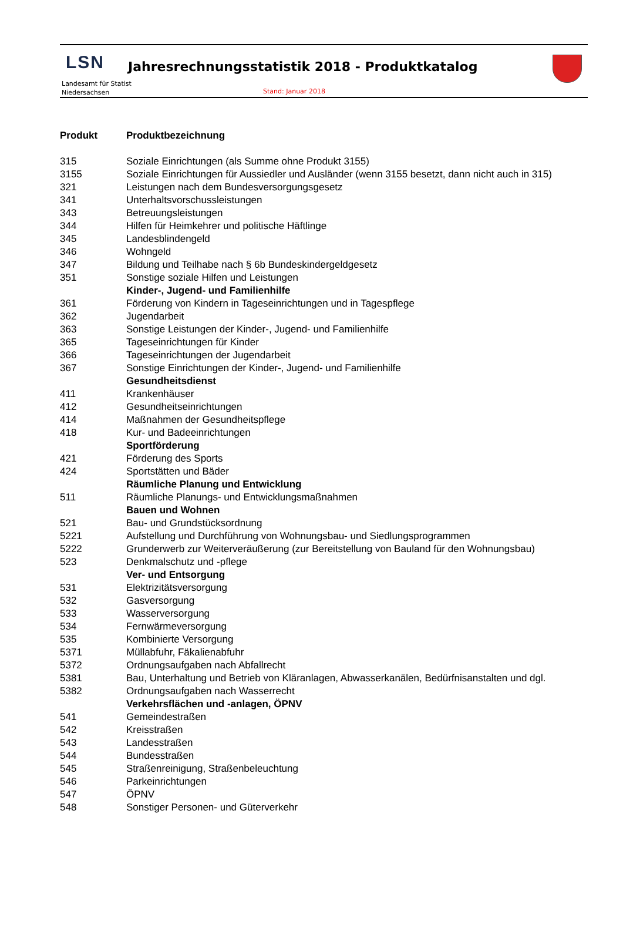LSN
Landesamt für Statist
Niedersachsen
Jahresrechnungsstatistik 2018 - Produktkatalog
Stand: Januar 2018
| Produkt | Produktbezeichnung |
| --- | --- |
| 315 | Soziale Einrichtungen (als Summe ohne Produkt 3155) |
| 3155 | Soziale Einrichtungen für Aussiedler und Ausländer (wenn 3155 besetzt, dann nicht auch in 315) |
| 321 | Leistungen nach dem Bundesversorgungsgesetz |
| 341 | Unterhaltsvorschussleistungen |
| 343 | Betreuungsleistungen |
| 344 | Hilfen für Heimkehrer und politische Häftlinge |
| 345 | Landesblindengeld |
| 346 | Wohngeld |
| 347 | Bildung und Teilhabe nach § 6b Bundeskindergeldgesetz |
| 351 | Sonstige soziale Hilfen und Leistungen |
| | Kinder-, Jugend- und Familienhilfe |
| 361 | Förderung von Kindern in Tageseinrichtungen und in Tagespflege |
| 362 | Jugendarbeit |
| 363 | Sonstige Leistungen der Kinder-, Jugend- und Familienhilfe |
| 365 | Tageseinrichtungen für Kinder |
| 366 | Tageseinrichtungen der Jugendarbeit |
| 367 | Sonstige Einrichtungen der Kinder-, Jugend- und Familienhilfe |
| | Gesundheitsdienst |
| 411 | Krankenhäuser |
| 412 | Gesundheitseinrichtungen |
| 414 | Maßnahmen der Gesundheitspflege |
| 418 | Kur- und Badeeinrichtungen |
| | Sportförderung |
| 421 | Förderung des Sports |
| 424 | Sportstätten und Bäder |
| | Räumliche Planung und Entwicklung |
| 511 | Räumliche Planungs- und Entwicklungsmaßnahmen |
| | Bauen und Wohnen |
| 521 | Bau- und Grundstücksordnung |
| 5221 | Aufstellung und Durchführung von Wohnungsbau- und Siedlungsprogrammen |
| 5222 | Grunderwerb zur Weiterveräußerung (zur Bereitstellung von Bauland für den Wohnungsbau) |
| 523 | Denkmalschutz und -pflege |
| | Ver- und Entsorgung |
| 531 | Elektrizitätsversorgung |
| 532 | Gasversorgung |
| 533 | Wasserversorgung |
| 534 | Fernwärmeversorgung |
| 535 | Kombinierte Versorgung |
| 5371 | Müllabfuhr, Fäkalienabfuhr |
| 5372 | Ordnungsaufgaben nach Abfallrecht |
| 5381 | Bau, Unterhaltung und Betrieb von Kläranlagen, Abwasserkanälen, Bedürfnisanstalten und dgl. |
| 5382 | Ordnungsaufgaben nach Wasserrecht |
| | Verkehrsflächen und -anlagen, ÖPNV |
| 541 | Gemeindestraßen |
| 542 | Kreisstraßen |
| 543 | Landesstraßen |
| 544 | Bundesstraßen |
| 545 | Straßenreinigung, Straßenbeleuchtung |
| 546 | Parkeinrichtungen |
| 547 | ÖPNV |
| 548 | Sonstiger Personen- und Güterverkehr |